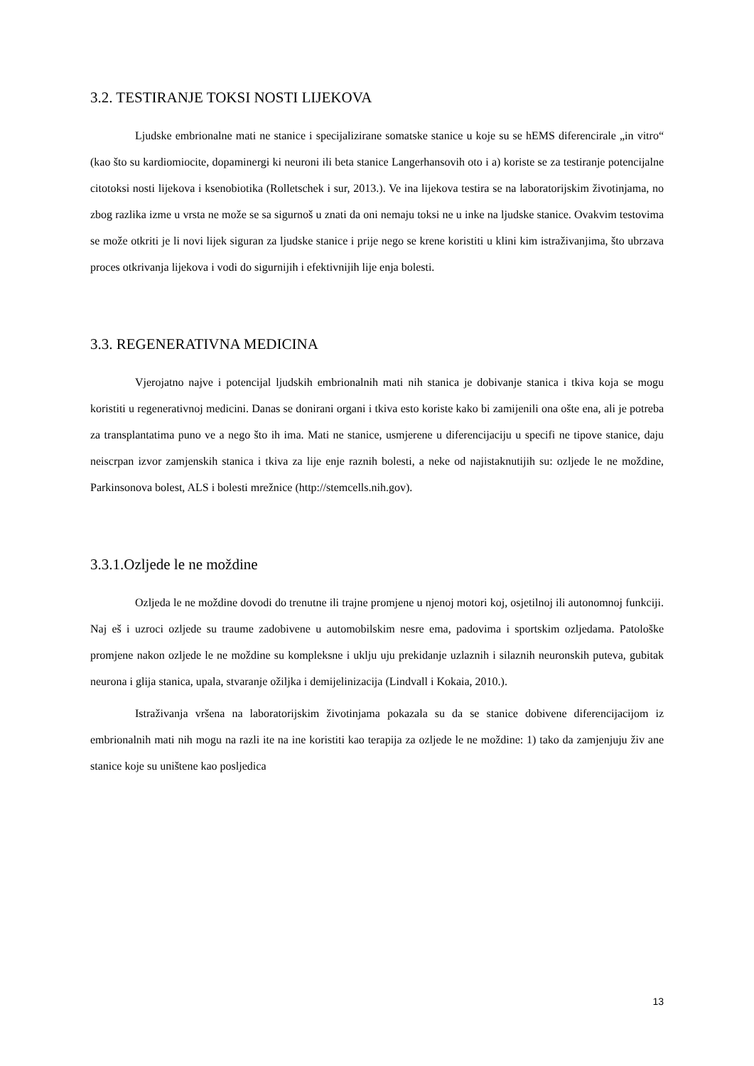3.2. TESTIRANJE TOKSI NOSTI LIJEKOVA
Ljudske embrionalne mati ne stanice i specijalizirane somatske stanice u koje su se hEMS diferencirale „in vitro“ (kao što su kardiomiocite, dopaminergi ki neuroni ili beta stanice Langerhansovih oto i a) koriste se za testiranje potencijalne citotoksi nosti lijekova i ksenobiotika (Rolletschek i sur, 2013.). Ve ina lijekova testira se na laboratorijskim životinjama, no zbog razlika izme u vrsta ne može se sa sigurnoš u znati da oni nemaju toksi ne u inke na ljudske stanice. Ovakvim testovima se može otkriti je li novi lijek siguran za ljudske stanice i prije nego se krene koristiti u klini kim istraživanjima, što ubrzava proces otkrivanja lijekova i vodi do sigurnijih i efektivnijih lije enja bolesti.
3.3. REGENERATIVNA MEDICINA
Vjerojatno najve i potencijal ljudskih embrionalnih mati nih stanica je dobivanje stanica i tkiva koja se mogu koristiti u regenerativnoj medicini. Danas se donirani organi i tkiva esto koriste kako bi zamijenili ona ošte ena, ali je potreba za transplantatima puno ve a nego što ih ima. Mati ne stanice, usmjerene u diferencijaciju u specifi ne tipove stanice, daju neiscrpan izvor zamjenskih stanica i tkiva za lije enje raznih bolesti, a neke od najistaknutijih su: ozljede le ne moždine, Parkinsonova bolest, ALS i bolesti mrežnice (http://stemcells.nih.gov).
3.3.1.Ozljede le ne moždine
Ozljeda le ne moždine dovodi do trenutne ili trajne promjene u njenoj motori koj, osjetilnoj ili autonomnoj funkciji. Naj eš i uzroci ozljede su traume zadobivene u automobilskim nesre ema, padovima i sportskim ozljedama. Patološke promjene nakon ozljede le ne moždine su kompleksne i uklju uju prekidanje uzlaznih i silaznih neuronskih puteva, gubitak neurona i glija stanica, upala, stvaranje ožiljka i demijelinizacija (Lindvall i Kokaia, 2010.).
Istraživanja vršena na laboratorijskim životinjama pokazala su da se stanice dobivene diferencijacijom iz embrionalnih mati nih mogu na razli ite na ine koristiti kao terapija za ozljede le ne moždine: 1) tako da zamjenjuju živ ane stanice koje su uništene kao posljedica
13